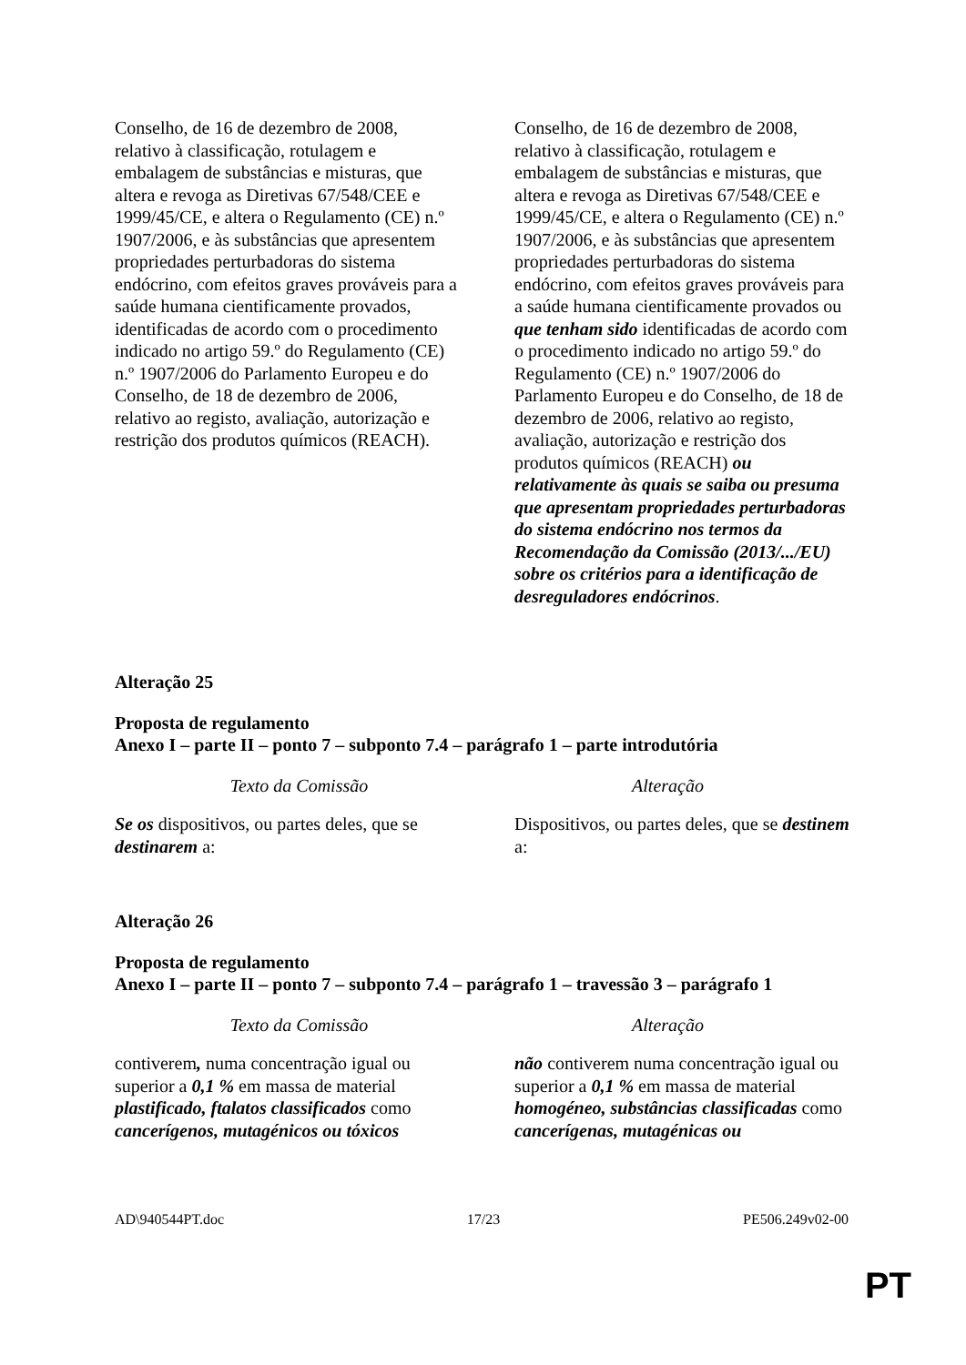| Conselho, de 16 de dezembro de 2008, relativo à classificação, rotulagem e embalagem de substâncias e misturas, que altera e revoga as Diretivas 67/548/CEE e 1999/45/CE, e altera o Regulamento (CE) n.º 1907/2006, e às substâncias que apresentem propriedades perturbadoras do sistema endócrino, com efeitos graves prováveis para a saúde humana cientificamente provados, identificadas de acordo com o procedimento indicado no artigo 59.º do Regulamento (CE) n.º 1907/2006 do Parlamento Europeu e do Conselho, de 18 de dezembro de 2006, relativo ao registo, avaliação, autorização e restrição dos produtos químicos (REACH). | Conselho, de 16 de dezembro de 2008, relativo à classificação, rotulagem e embalagem de substâncias e misturas, que altera e revoga as Diretivas 67/548/CEE e 1999/45/CE, e altera o Regulamento (CE) n.º 1907/2006, e às substâncias que apresentem propriedades perturbadoras do sistema endócrino, com efeitos graves prováveis para a saúde humana cientificamente provados ou que tenham sido identificadas de acordo com o procedimento indicado no artigo 59.º do Regulamento (CE) n.º 1907/2006 do Parlamento Europeu e do Conselho, de 18 de dezembro de 2006, relativo ao registo, avaliação, autorização e restrição dos produtos químicos (REACH) ou relativamente às quais se saiba ou presuma que apresentam propriedades perturbadoras do sistema endócrino nos termos da Recomendação da Comissão (2013/.../EU) sobre os critérios para a identificação de desreguladores endócrinos . |
Alteração 25
Proposta de regulamento
Anexo I – parte II – ponto 7 – subponto 7.4 – parágrafo 1 – parte introdutória
| Texto da Comissão | Alteração |
| Se os dispositivos, ou partes deles, que se destinarem a: | Dispositivos, ou partes deles, que se destinem a: |
Alteração 26
Proposta de regulamento
Anexo I – parte II – ponto 7 – subponto 7.4 – parágrafo 1 – travessão 3 – parágrafo 1
| Texto da Comissão | Alteração |
| contiverem , numa concentração igual ou superior a 0,1 % em massa de material plastificado, ftalatos classificados como cancerígenos, mutagénicos ou tóxicos | não contiverem numa concentração igual ou superior a 0,1 % em massa de material homogéneo, substâncias classificadas como cancerígenas, mutagénicas ou |
AD\940544PT.doc 17/23 PE506.249v02-00
PT